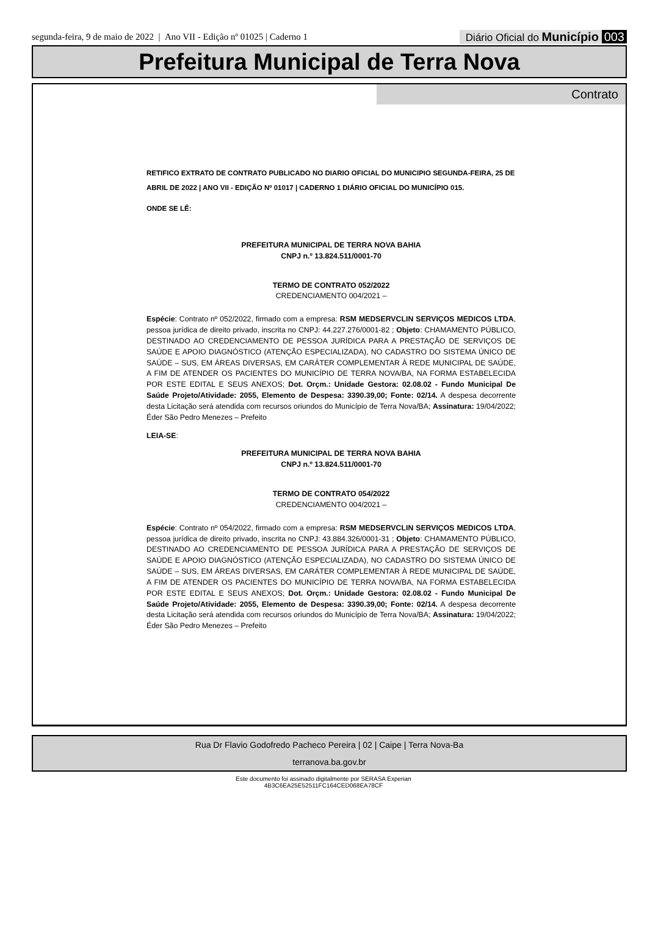segunda-feira, 9 de maio de 2022 | Ano VII - Edição nº 01025 | Caderno 1
Diário Oficial do Município 003
Prefeitura Municipal de Terra Nova
Contrato
RETIFICO EXTRATO DE CONTRATO PUBLICADO NO DIARIO OFICIAL DO MUNICIPIO SEGUNDA-FEIRA, 25 DE ABRIL DE 2022 | ANO VII - EDIÇÃO Nº 01017 | CADERNO 1 DIÁRIO OFICIAL DO MUNICÍPIO 015.
ONDE SE LÊ:
PREFEITURA MUNICIPAL DE TERRA NOVA BAHIA
CNPJ n.º 13.824.511/0001-70
TERMO DE CONTRATO 052/2022
CREDENCIAMENTO 004/2021 –
Espécie: Contrato nº 052/2022, firmado com a empresa: RSM MEDSERVCLIN SERVIÇOS MEDICOS LTDA, pessoa jurídica de direito privado, inscrita no CNPJ: 44.227.276/0001-82 ; Objeto: CHAMAMENTO PÚBLICO, DESTINADO AO CREDENCIAMENTO DE PESSOA JURÍDICA PARA A PRESTAÇÃO DE SERVIÇOS DE SAÚDE E APOIO DIAGNÓSTICO (ATENÇÃO ESPECIALIZADA), NO CADASTRO DO SISTEMA ÚNICO DE SAÚDE – SUS, EM ÁREAS DIVERSAS, EM CARÁTER COMPLEMENTAR À REDE MUNICIPAL DE SAÚDE, A FIM DE ATENDER OS PACIENTES DO MUNICÍPIO DE TERRA NOVA/BA, NA FORMA ESTABELECIDA POR ESTE EDITAL E SEUS ANEXOS; Dot. Orçm.: Unidade Gestora: 02.08.02 - Fundo Municipal De Saúde Projeto/Atividade: 2055, Elemento de Despesa: 3390.39,00; Fonte: 02/14. A despesa decorrente desta Licitação será atendida com recursos oriundos do Município de Terra Nova/BA; Assinatura: 19/04/2022; Éder São Pedro Menezes – Prefeito
LEIA-SE:
PREFEITURA MUNICIPAL DE TERRA NOVA BAHIA
CNPJ n.º 13.824.511/0001-70
TERMO DE CONTRATO 054/2022
CREDENCIAMENTO 004/2021 –
Espécie: Contrato nº 054/2022, firmado com a empresa: RSM MEDSERVCLIN SERVIÇOS MEDICOS LTDA, pessoa jurídica de direito privado, inscrita no CNPJ: 43.884.326/0001-31 ; Objeto: CHAMAMENTO PÚBLICO, DESTINADO AO CREDENCIAMENTO DE PESSOA JURÍDICA PARA A PRESTAÇÃO DE SERVIÇOS DE SAÚDE E APOIO DIAGNÓSTICO (ATENÇÃO ESPECIALIZADA), NO CADASTRO DO SISTEMA ÚNICO DE SAÚDE – SUS, EM ÁREAS DIVERSAS, EM CARÁTER COMPLEMENTAR À REDE MUNICIPAL DE SAÚDE, A FIM DE ATENDER OS PACIENTES DO MUNICÍPIO DE TERRA NOVA/BA, NA FORMA ESTABELECIDA POR ESTE EDITAL E SEUS ANEXOS; Dot. Orçm.: Unidade Gestora: 02.08.02 - Fundo Municipal De Saúde Projeto/Atividade: 2055, Elemento de Despesa: 3390.39,00; Fonte: 02/14. A despesa decorrente desta Licitação será atendida com recursos oriundos do Município de Terra Nova/BA; Assinatura: 19/04/2022; Éder São Pedro Menezes – Prefeito
Rua Dr Flavio Godofredo Pacheco Pereira | 02 | Caipe | Terra Nova-Ba
terranova.ba.gov.br
Este documento foi assinado digitalmente por SERASA Experian
4B3C6EA25E52511FC164CED068EA78CF